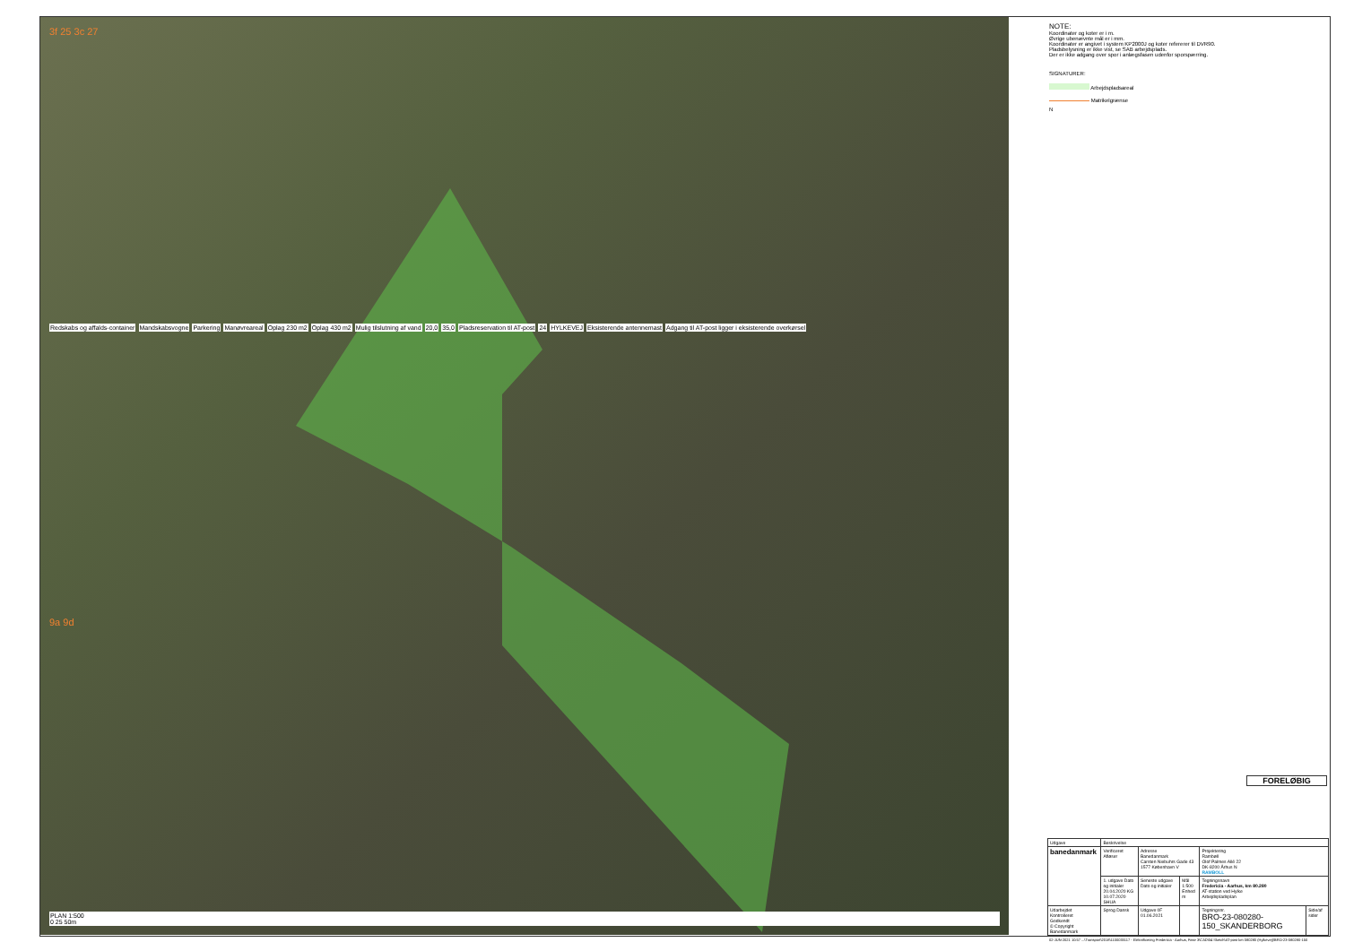3f 25 3c 27
Redskabs og affalds-container Mandskabsvogne Parkering Manøvreareal Oplag 230 m2 Oplag 430 m2 Mulig tilslutning af vand 20,0 35,0 Pladsreservation til AT-post 24 HYLKEVEJ Eksisterende antennemast Adgang til AT-post ligger i eksisterende overkørsel
9a 9d
PLAN 1:500
0 25 50m
NOTE:
Koordinater og koter er i m.
Øvrige ubenævnte mål er i mm.
Koordinater er angivet i system KP2000J og koter refererer til DVR90.
Pladsbelysning er ikke vist, se SAB arbejdsplads.
Der er ikke adgang over spor i anlægsfasen udenfor sporspærring.
SIGNATURER:
Arbejdspladsareal
Matrikelgrænse
N
FORELØBIG
| Udgave | Beskrivelse | | | | |
| banedanmark | Verificeret Afløser | Adresse Banedanmark Carsten Niebuhrs Gade 43 1577 København V | | Projektering Rambøll Olof Palmes Allé 22 DK-8200 Århus N RAMBOLL | |
| | 1. udgave Dato og initialer 20.04.2020 KG 10.07.2020 SHUA | Seneste udgave Dato og initialer | Mål 1:500 Enhed m | Tegningsnavn Fredericia - Aarhus, km 80.280 AT-station ved Hylke Arbejdspladsplan | |
| Udarbejdet Kontrolleret Godkendt © Copyright Banedanmark | Sprog Dansk | Udgave 0F 01.06.2021 | | Tegningsnr. BRO-23-080280-150_SKANDERBORG | Side/af sider |
02-JUN-2021 10:57 ...\Transport\2018\1100033117 - Elektrificering Fredericia - Aarhus, Fase 3\CAD\04 Sketch\AT-post km 080280 (Hylkevej)\BRO-23-080280-150